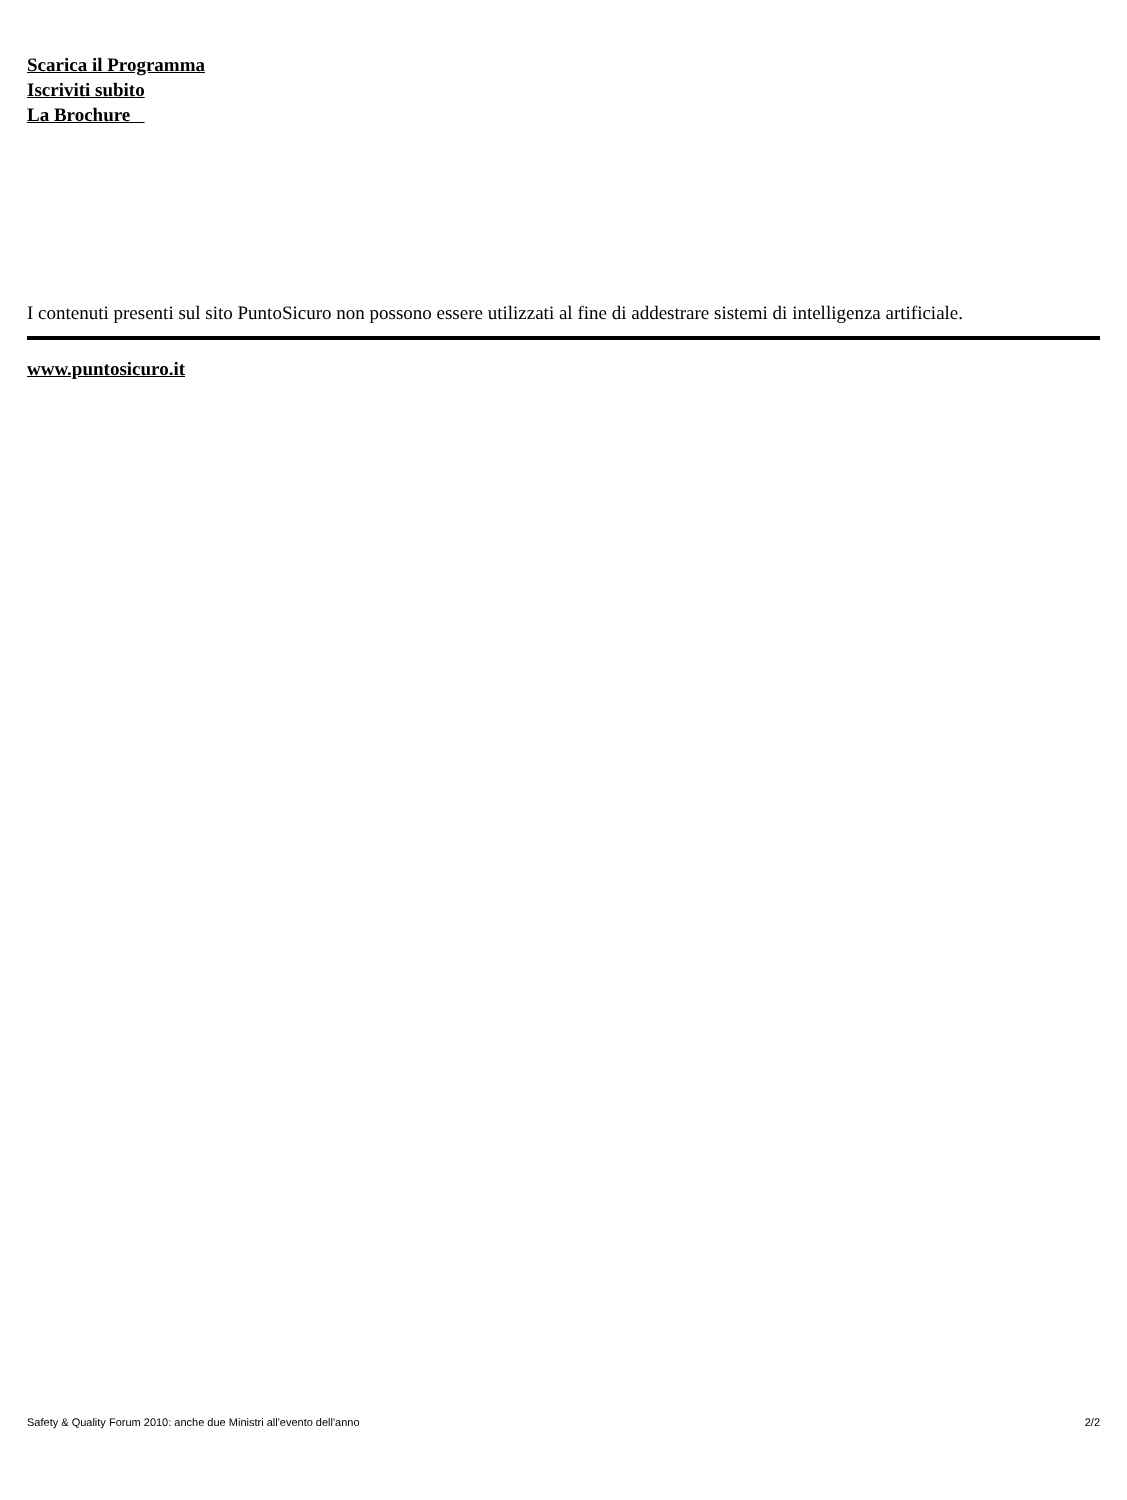Scarica il Programma
Iscriviti subito
La Brochure
I contenuti presenti sul sito PuntoSicuro non possono essere utilizzati al fine di addestrare sistemi di intelligenza artificiale.
www.puntosicuro.it
Safety & Quality Forum 2010: anche due Ministri all'evento dell'anno 2/2